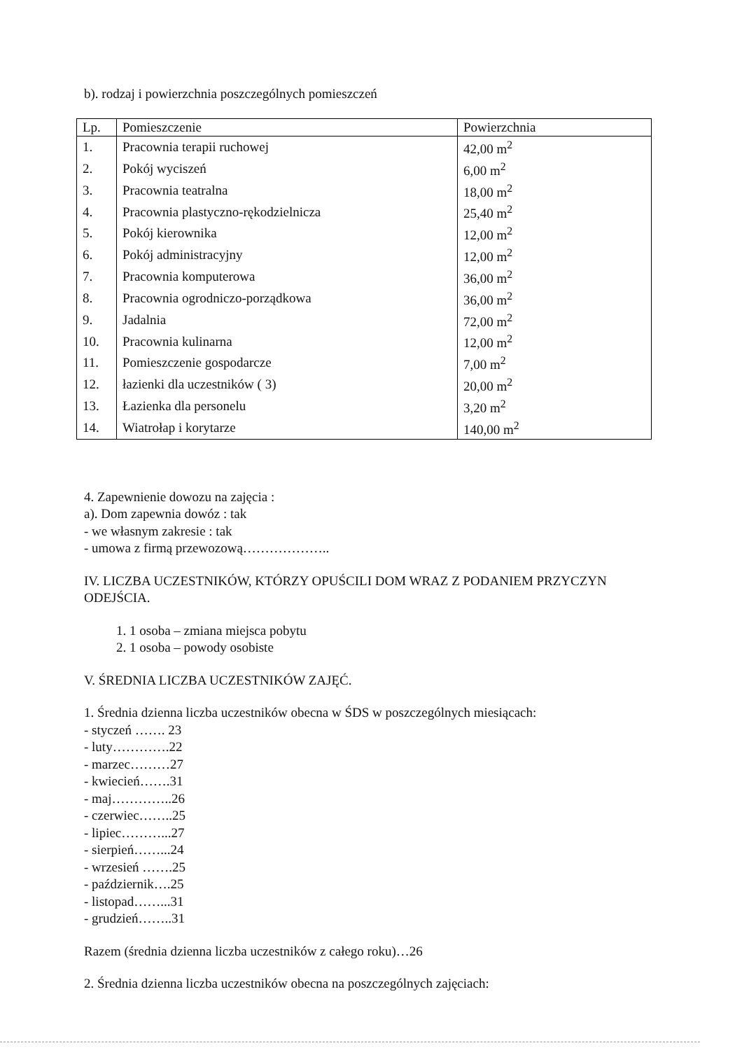b). rodzaj i powierzchnia poszczególnych pomieszczeń
| Lp. | Pomieszczenie | Powierzchnia |
| --- | --- | --- |
| 1. | Pracownia terapii ruchowej | 42,00 m<sup>2</sup> |
| 2. | Pokój wyciszeń | 6,00 m<sup>2</sup> |
| 3. | Pracownia teatralna | 18,00 m<sup>2</sup> |
| 4. | Pracownia plastyczno-rękodzielnicza | 25,40 m<sup>2</sup> |
| 5. | Pokój kierownika | 12,00 m<sup>2</sup> |
| 6. | Pokój administracyjny | 12,00 m<sup>2</sup> |
| 7. | Pracownia komputerowa | 36,00 m<sup>2</sup> |
| 8. | Pracownia ogrodniczo-porządkowa | 36,00 m<sup>2</sup> |
| 9. | Jadalnia | 72,00 m<sup>2</sup> |
| 10. | Pracownia kulinarna | 12,00 m<sup>2</sup> |
| 11. | Pomieszczenie gospodarcze | 7,00 m<sup>2</sup> |
| 12. | łazienki dla uczestników ( 3) | 20,00 m<sup>2</sup> |
| 13. | Łazienka dla personelu | 3,20 m<sup>2</sup> |
| 14. | Wiatrołap i korytarze | 140,00 m<sup>2</sup> |
4. Zapewnienie dowozu na zajęcia :
a). Dom zapewnia dowóz : tak
- we własnym zakresie : tak
- umowa z firmą przewozową………………..
IV. LICZBA UCZESTNIKÓW, KTÓRZY OPUŚCILI DOM WRAZ Z PODANIEM PRZYCZYN ODEJŚCIA.
1. 1 osoba – zmiana miejsca pobytu
2. 1 osoba – powody osobiste
V. ŚREDNIA LICZBA UCZESTNIKÓW ZAJĘĆ.
1. Średnia dzienna liczba uczestników obecna w ŚDS w poszczególnych miesiącach:
- styczeń ……. 23
- luty………….22
- marzec………27
- kwiecień…….31
- maj…………..26
- czerwiec……..25
- lipiec………...27
- sierpień……...24
- wrzesień …….25
- październik….25
- listopad……...31
- grudzień……..31
Razem (średnia dzienna liczba uczestników z całego roku)…26
2. Średnia dzienna liczba uczestników obecna na poszczególnych zajęciach: